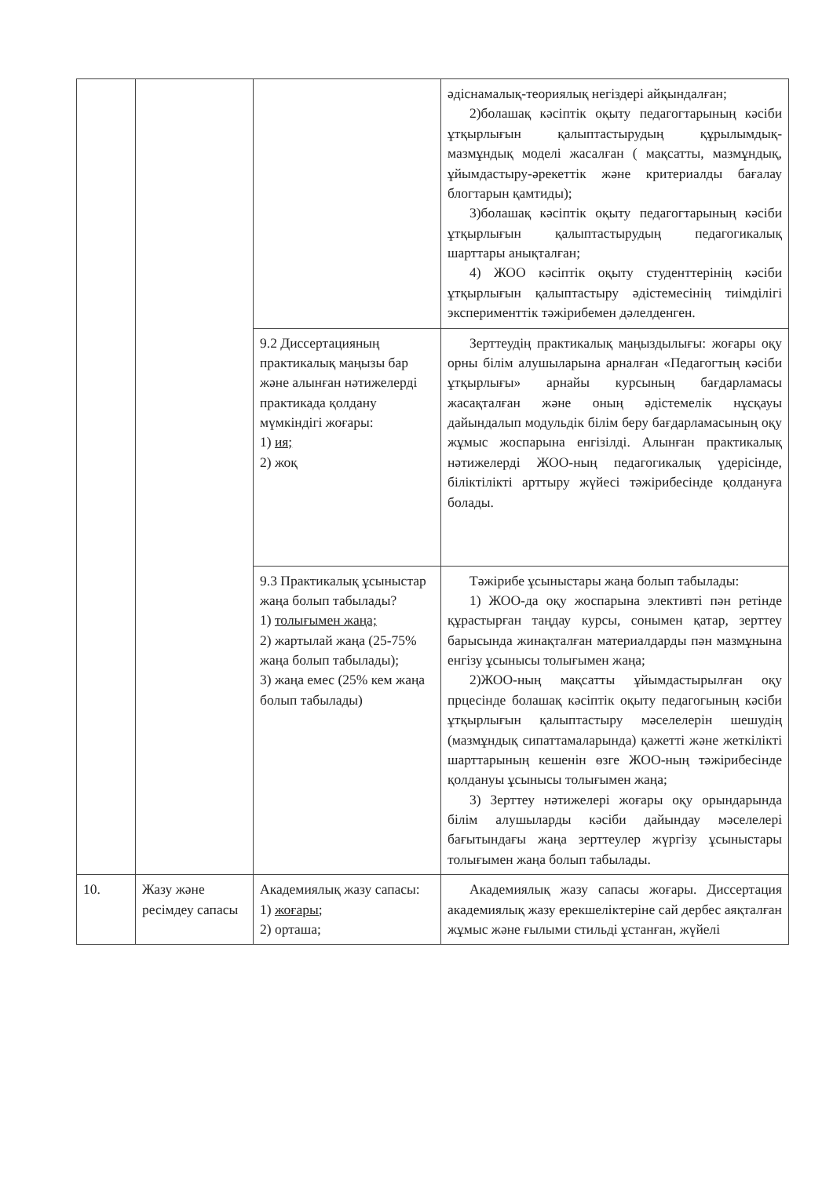| | | | әдіснамалық-теориялық негіздері айқындалған; 2)болашақ кәсіптік оқыту педагогтарының кәсіби ұтқырлығын қалыптастырудың құрылымдық-мазмұндық моделі жасалған ( мақсатты, мазмұндық, ұйымдастыру-әрекеттік және критериалды бағалау блогтарын қамтиды); 3)болашақ кәсіптік оқыту педагогтарының кәсіби ұтқырлығын қалыптастырудың педагогикалық шарттары анықталған; 4) ЖОО кәсіптік оқыту студенттерінің кәсіби ұтқырлығын қалыптастыру әдістемесінің тиімділігі эксперименттік тәжірибемен дәлелденген. |
| | | 9.2 Диссертацияның практикалық маңызы бар және алынған нәтижелерді практикада қолдану мүмкіндігі жоғары: 1) ия; 2) жоқ | Зерттеудің практикалық маңыздылығы: жоғары оқу орны білім алушыларына арналған «Педагогтың кәсіби ұтқырлығы» арнайы курсының бағдарламасы жасақталған және оның әдістемелік нұсқауы дайындалып модульдік білім беру бағдарламасының оқу жұмыс жоспарына енгізілді. Алынған практикалық нәтижелерді ЖОО-ның педагогикалық үдерісінде, біліктілікті арттыру жүйесі тәжірибесінде қолдануға болады. |
| | | 9.3 Практикалық ұсыныстар жаңа болып табылады? 1) толығымен жаңа; 2) жартылай жаңа (25-75% жаңа болып табылады); 3) жаңа емес (25% кем жаңа болып табылады) | Тәжірибе ұсыныстары жаңа болып табылады: 1) ЖОО-да оқу жоспарына элективті пән ретінде құрастырған таңдау курсы, сонымен қатар, зерттеу барысында жинақталған материалдарды пән мазмұнына енгізу ұсынысы толығымен жаңа; 2)ЖОО-ның мақсатты ұйымдастырылған оқу прцесінде болашақ кәсіптік оқыту педагогының кәсіби ұтқырлығын қалыптастыру мәселелерін шешудің (мазмұндық сипаттамаларында) қажетті және жеткілікті шарттарының кешенін өзге ЖОО-ның тәжірибесінде қолдануы ұсынысы толығымен жаңа; 3) Зерттеу нәтижелері жоғары оқу орындарында білім алушыларды кәсіби дайындау мәселелері бағытындағы жаңа зерттеулер жүргізу ұсыныстары толығымен жаңа болып табылады. |
| 10. | Жазу және ресімдеу сапасы | Академиялық жазу сапасы: 1) жоғары; 2) орташа; | Академиялық жазу сапасы жоғары. Диссертация академиялық жазу ерекшеліктеріне сай дербес аяқталған жұмыс және ғылыми стильді ұстанған, жүйелі |